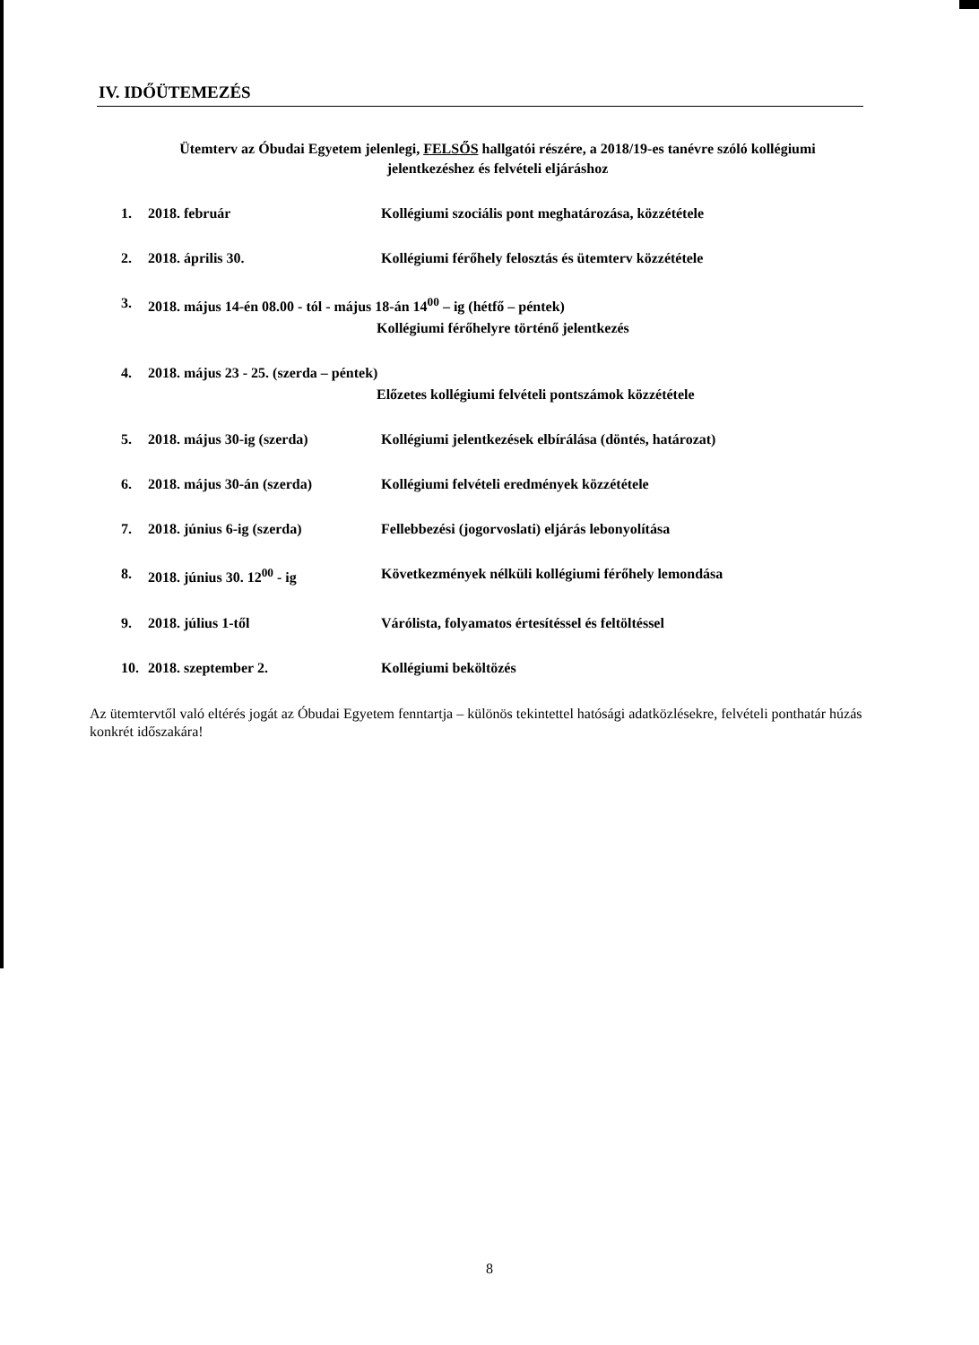IV. IDŐÜTEMEZÉS
Ütemterv az Óbudai Egyetem jelenlegi, FELSŐS hallgatói részére, a 2018/19-es tanévre szóló kollégiumi
jelentkezéshez és felvételi eljáráshoz
1. 2018. február Kollégiumi szociális pont meghatározása, közzététele
2. 2018. április 30. Kollégiumi férőhely felosztás és ütemterv közzététele
3. 2018. május 14-én 08.00 - tól - május 18-án 14<sup>00</sup> – ig (hétfő – péntek)
Kollégiumi férőhelyre történő jelentkezés
4. 2018. május 23 - 25. (szerda – péntek)
Előzetes kollégiumi felvételi pontszámok közzététele
5. 2018. május 30-ig (szerda) Kollégiumi jelentkezések elbírálása (döntés, határozat)
6. 2018. május 30-án (szerda) Kollégiumi felvételi eredmények közzététele
7. 2018. június 6-ig (szerda) Fellebbezési (jogorvoslati) eljárás lebonyolítása
8. 2018. június 30. 12<sup>00</sup> - ig Következmények nélküli kollégiumi férőhely lemondása
9. 2018. július 1-től Várólista, folyamatos értesítéssel és feltöltéssel
10. 2018. szeptember 2. Kollégiumi beköltözés
Az ütemtervtől való eltérés jogát az Óbudai Egyetem fenntartja – különös tekintettel hatósági adatközlésekre, felvételi ponthatár húzás konkrét időszakára!
8